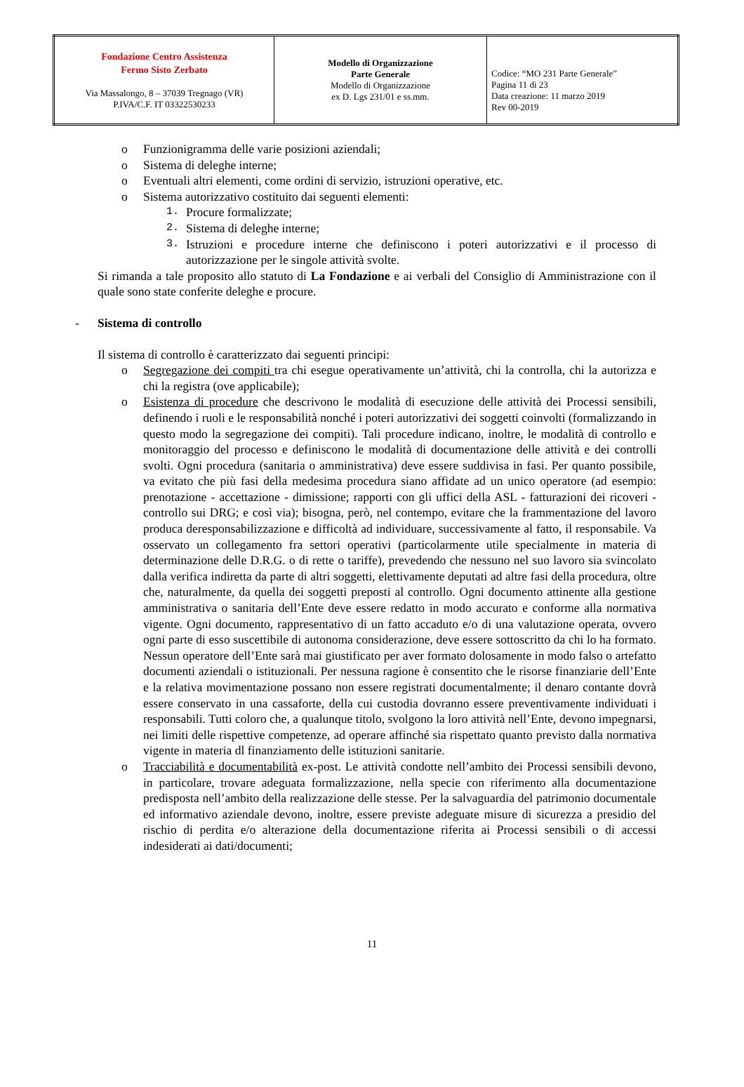| Fondazione Centro Assistenza Fermo Sisto Zerbato Via Massalongo, 8 – 37039 Tregnago (VR) P.IVA/C.F. IT 03322530233 | Modello di Organizzazione Parte Generale Modello di Organizzazione ex D. Lgs 231/01 e ss.mm. | Codice: “MO 231 Parte Generale” Pagina 11 di 23 Data creazione: 11 marzo 2019 Rev 00-2019 |
o Funzionigramma delle varie posizioni aziendali;
o Sistema di deleghe interne;
o Eventuali altri elementi, come ordini di servizio, istruzioni operative, etc.
o Sistema autorizzativo costituito dai seguenti elementi:
1. Procure formalizzate;
2. Sistema di deleghe interne;
3. Istruzioni e procedure interne che definiscono i poteri autorizzativi e il processo di autorizzazione per le singole attività svolte.
Si rimanda a tale proposito allo statuto di La Fondazione e ai verbali del Consiglio di Amministrazione con il quale sono state conferite deleghe e procure.
- Sistema di controllo
Il sistema di controllo è caratterizzato dai seguenti principi:
o Segregazione dei compiti tra chi esegue operativamente un’attività, chi la controlla, chi la autorizza e chi la registra (ove applicabile);
o Esistenza di procedure che descrivono le modalità di esecuzione delle attività dei Processi sensibili, definendo i ruoli e le responsabilità nonché i poteri autorizzativi dei soggetti coinvolti (formalizzando in questo modo la segregazione dei compiti). Tali procedure indicano, inoltre, le modalità di controllo e monitoraggio del processo e definiscono le modalità di documentazione delle attività e dei controlli svolti. Ogni procedura (sanitaria o amministrativa) deve essere suddivisa in fasi. Per quanto possibile, va evitato che più fasi della medesima procedura siano affidate ad un unico operatore (ad esempio: prenotazione - accettazione - dimissione; rapporti con gli uffici della ASL - fatturazioni dei ricoveri - controllo sui DRG; e così via); bisogna, però, nel contempo, evitare che la frammentazione del lavoro produca deresponsabilizzazione e difficoltà ad individuare, successivamente al fatto, il responsabile. Va osservato un collegamento fra settori operativi (particolarmente utile specialmente in materia di determinazione delle D.R.G. o di rette o tariffe), prevedendo che nessuno nel suo lavoro sia svincolato dalla verifica indiretta da parte di altri soggetti, elettivamente deputati ad altre fasi della procedura, oltre che, naturalmente, da quella dei soggetti preposti al controllo. Ogni documento attinente alla gestione amministrativa o sanitaria dell’Ente deve essere redatto in modo accurato e conforme alla normativa vigente. Ogni documento, rappresentativo di un fatto accaduto e/o di una valutazione operata, ovvero ogni parte di esso suscettibile di autonoma considerazione, deve essere sottoscritto da chi lo ha formato. Nessun operatore dell’Ente sarà mai giustificato per aver formato dolosamente in modo falso o artefatto documenti aziendali o istituzionali. Per nessuna ragione è consentito che le risorse finanziarie dell’Ente e la relativa movimentazione possano non essere registrati documentalmente; il denaro contante dovrà essere conservato in una cassaforte, della cui custodia dovranno essere preventivamente individuati i responsabili. Tutti coloro che, a qualunque titolo, svolgono la loro attività nell’Ente, devono impegnarsi, nei limiti delle rispettive competenze, ad operare affinché sia rispettato quanto previsto dalla normativa vigente in materia dl finanziamento delle istituzioni sanitarie.
o Tracciabilità e documentabilità ex-post. Le attività condotte nell’ambito dei Processi sensibili devono, in particolare, trovare adeguata formalizzazione, nella specie con riferimento alla documentazione predisposta nell’ambito della realizzazione delle stesse. Per la salvaguardia del patrimonio documentale ed informativo aziendale devono, inoltre, essere previste adeguate misure di sicurezza a presidio del rischio di perdita e/o alterazione della documentazione riferita ai Processi sensibili o di accessi indesiderati ai dati/documenti;
11